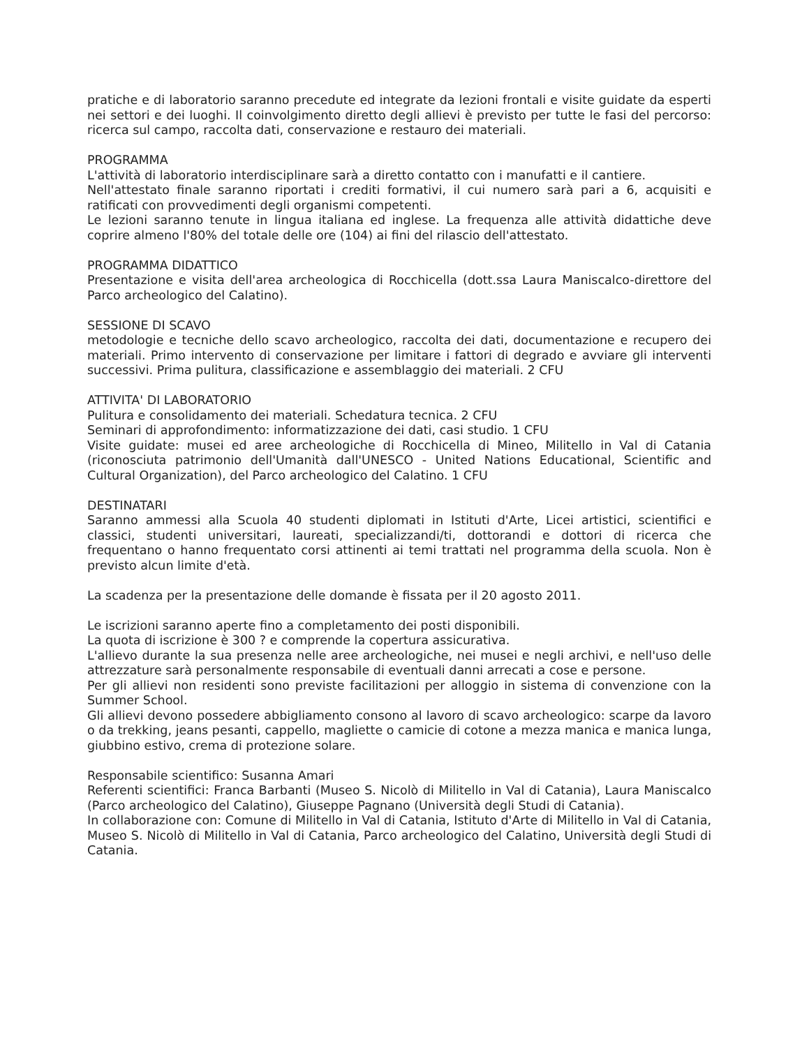pratiche e di laboratorio saranno precedute ed integrate da lezioni frontali e visite guidate da esperti nei settori e dei luoghi. Il coinvolgimento diretto degli allievi è previsto per tutte le fasi del percorso: ricerca sul campo, raccolta dati, conservazione e restauro dei materiali.
PROGRAMMA
L'attività di laboratorio interdisciplinare sarà a diretto contatto con i manufatti e il cantiere.
Nell'attestato finale saranno riportati i crediti formativi, il cui numero sarà pari a 6, acquisiti e ratificati con provvedimenti degli organismi competenti.
Le lezioni saranno tenute in lingua italiana ed inglese. La frequenza alle attività didattiche deve coprire almeno l'80% del totale delle ore (104) ai fini del rilascio dell'attestato.
PROGRAMMA DIDATTICO
Presentazione e visita dell'area archeologica di Rocchicella (dott.ssa Laura Maniscalco-direttore del Parco archeologico del Calatino).
SESSIONE DI SCAVO
metodologie e tecniche dello scavo archeologico, raccolta dei dati, documentazione e recupero dei materiali. Primo intervento di conservazione per limitare i fattori di degrado e avviare gli interventi successivi. Prima pulitura, classificazione e assemblaggio dei materiali. 2 CFU
ATTIVITA' DI LABORATORIO
Pulitura e consolidamento dei materiali. Schedatura tecnica. 2 CFU
Seminari di approfondimento: informatizzazione dei dati, casi studio. 1 CFU
Visite guidate: musei ed aree archeologiche di Rocchicella di Mineo, Militello in Val di Catania (riconosciuta patrimonio dell'Umanità dall'UNESCO - United Nations Educational, Scientific and Cultural Organization), del Parco archeologico del Calatino. 1 CFU
DESTINATARI
Saranno ammessi alla Scuola 40 studenti diplomati in Istituti d'Arte, Licei artistici, scientifici e classici, studenti universitari, laureati, specializzandi/ti, dottorandi e dottori di ricerca che frequentano o hanno frequentato corsi attinenti ai temi trattati nel programma della scuola. Non è previsto alcun limite d'età.
La scadenza per la presentazione delle domande è fissata per il 20 agosto 2011.
Le iscrizioni saranno aperte fino a completamento dei posti disponibili.
La quota di iscrizione è 300 ? e comprende la copertura assicurativa.
L'allievo durante la sua presenza nelle aree archeologiche, nei musei e negli archivi, e nell'uso delle attrezzature sarà personalmente responsabile di eventuali danni arrecati a cose e persone.
Per gli allievi non residenti sono previste facilitazioni per alloggio in sistema di convenzione con la Summer School.
Gli allievi devono possedere abbigliamento consono al lavoro di scavo archeologico: scarpe da lavoro o da trekking, jeans pesanti, cappello, magliette o camicie di cotone a mezza manica e manica lunga, giubbino estivo, crema di protezione solare.
Responsabile scientifico: Susanna Amari
Referenti scientifici: Franca Barbanti (Museo S. Nicolò di Militello in Val di Catania), Laura Maniscalco (Parco archeologico del Calatino), Giuseppe Pagnano (Università degli Studi di Catania).
In collaborazione con: Comune di Militello in Val di Catania, Istituto d'Arte di Militello in Val di Catania, Museo S. Nicolò di Militello in Val di Catania, Parco archeologico del Calatino, Università degli Studi di Catania.